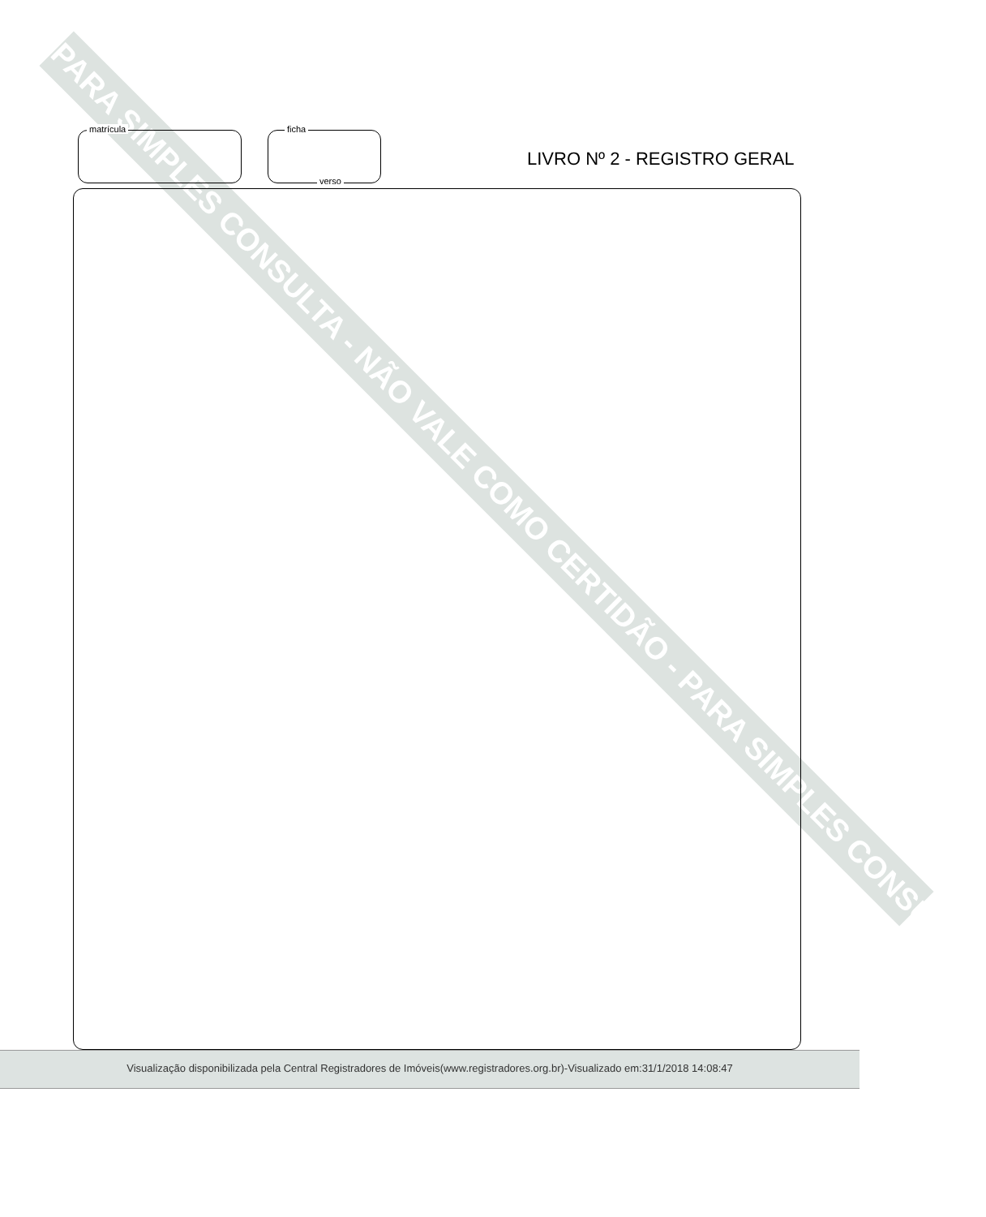PARA SIMPLES CONSULTA - NÃO VALE COMO CERTIDÃO - PARA SIMPLES CONSULTA
matrícula ficha
verso
LIVRO Nº 2 - REGISTRO GERAL
Visualização disponibilizada pela Central Registradores de Imóveis(www.registradores.org.br)-Visualizado em:31/1/2018 14:08:47